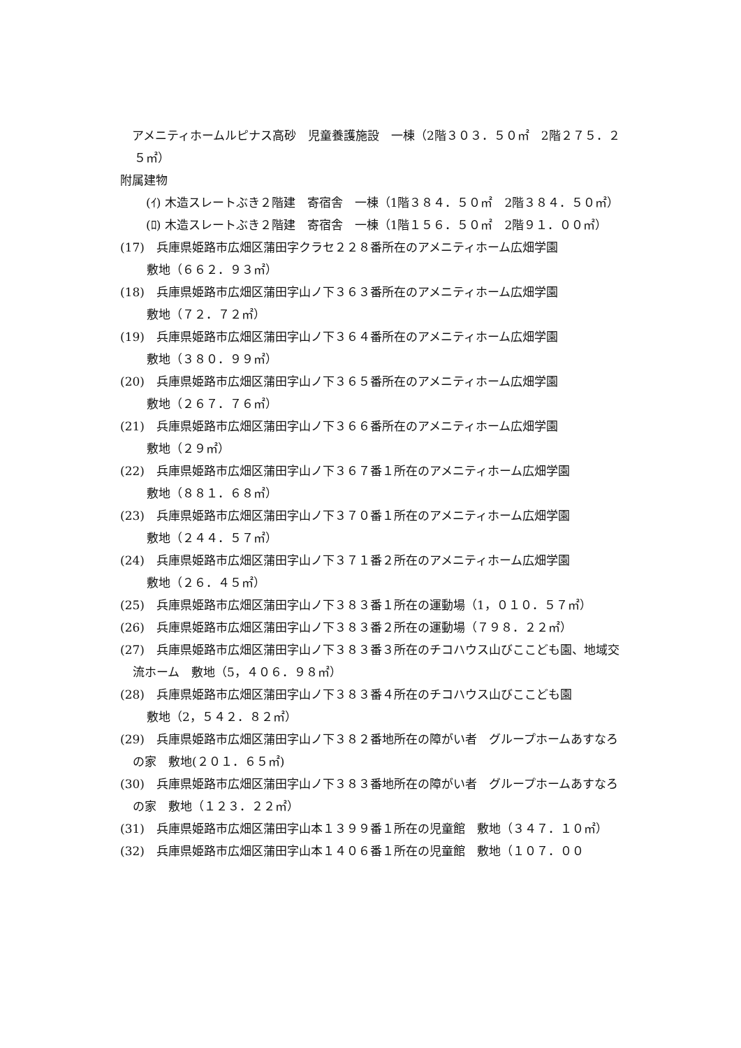アメニティホームルピナス高砂　児童養護施設　一棟（2階３０３．５０㎡　2階２７５．２５㎡）
附属建物
　(ｲ) 木造スレートぶき２階建　寄宿舎　一棟（1階３８４．５０㎡　2階３８４．５０㎡）
　(ﾛ) 木造スレートぶき２階建　寄宿舎　一棟（1階１５６．５０㎡　2階９１．００㎡）
(17)　兵庫県姫路市広畑区蒲田字クラセ２２８番所在のアメニティホーム広畑学園
敷地（６６２．９３㎡）
(18)　兵庫県姫路市広畑区蒲田字山ノ下３６３番所在のアメニティホーム広畑学園
敷地（７２．７２㎡）
(19)　兵庫県姫路市広畑区蒲田字山ノ下３６４番所在のアメニティホーム広畑学園
敷地（３８０．９９㎡）
(20)　兵庫県姫路市広畑区蒲田字山ノ下３６５番所在のアメニティホーム広畑学園
敷地（２６７．７６㎡）
(21)　兵庫県姫路市広畑区蒲田字山ノ下３６６番所在のアメニティホーム広畑学園
敷地（２９㎡）
(22)　兵庫県姫路市広畑区蒲田字山ノ下３６７番１所在のアメニティホーム広畑学園
敷地（８８１．６８㎡）
(23)　兵庫県姫路市広畑区蒲田字山ノ下３７０番１所在のアメニティホーム広畑学園
敷地（２４４．５７㎡）
(24)　兵庫県姫路市広畑区蒲田字山ノ下３７１番２所在のアメニティホーム広畑学園
敷地（２６．４５㎡）
(25)　兵庫県姫路市広畑区蒲田字山ノ下３８３番１所在の運動場（1，０１０．５７㎡）
(26)　兵庫県姫路市広畑区蒲田字山ノ下３８３番２所在の運動場（７９８．２２㎡）
(27)　兵庫県姫路市広畑区蒲田字山ノ下３８３番３所在のチコハウス山びここども園、地域交流ホーム　敷地（5，４０６．９８㎡）
(28)　兵庫県姫路市広畑区蒲田字山ノ下３８３番４所在のチコハウス山びここども園
敷地（2，５４２．８２㎡）
(29)　兵庫県姫路市広畑区蒲田字山ノ下３８２番地所在の障がい者　グループホームあすなろの家　敷地(２０１．６５㎡)
(30)　兵庫県姫路市広畑区蒲田字山ノ下３８３番地所在の障がい者　グループホームあすなろの家　敷地（１２３．２２㎡）
(31)　兵庫県姫路市広畑区蒲田字山本１３９９番１所在の児童館　敷地（３４７．１０㎡）
(32)　兵庫県姫路市広畑区蒲田字山本１４０６番１所在の児童館　敷地（１０７．００